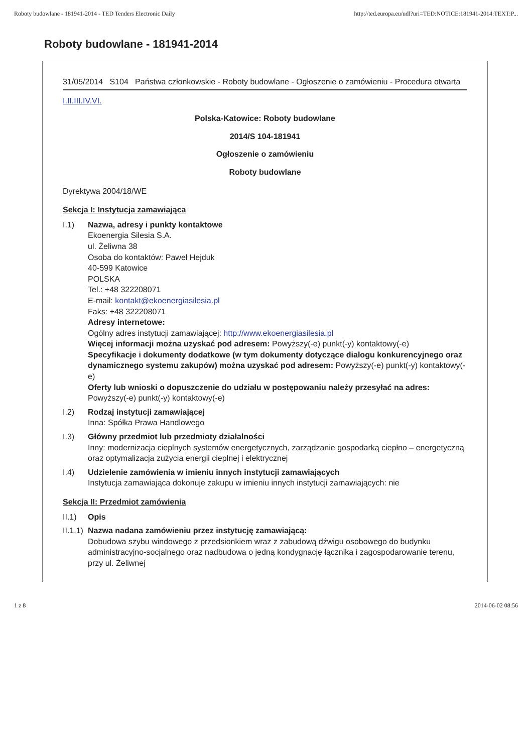Roboty budowlane - 181941-2014 - TED Tenders Electronic Daily http://ted.europa.eu/udl?uri=TED:NOTICE:181941-2014:TEXT:P...
Roboty budowlane - 181941-2014
31/05/2014 S104 Państwa członkowskie - Roboty budowlane - Ogłoszenie o zamówieniu - Procedura otwarta
I.II.III.IV.VI.
Polska-Katowice: Roboty budowlane
2014/S 104-181941
Ogłoszenie o zamówieniu
Roboty budowlane
Dyrektywa 2004/18/WE
Sekcja I: Instytucja zamawiająca
I.1) Nazwa, adresy i punkty kontaktowe
Ekoenergia Silesia S.A.
ul. Żeliwna 38
Osoba do kontaktów: Paweł Hejduk
40-599 Katowice
POLSKA
Tel.: +48 322208071
E-mail: kontakt@ekoenergiasilesia.pl
Faks: +48 322208071
Adresy internetowe:
Ogólny adres instytucji zamawiającej: http://www.ekoenergiasilesia.pl
Więcej informacji można uzyskać pod adresem: Powyższy(-e) punkt(-y) kontaktowy(-e)
Specyfikacje i dokumenty dodatkowe (w tym dokumenty dotyczące dialogu konkurencyjnego oraz dynamicznego systemu zakupów) można uzyskać pod adresem: Powyższy(-e) punkt(-y) kontaktowy(-e)
Oferty lub wnioski o dopuszczenie do udziału w postępowaniu należy przesyłać na adres: Powyższy(-e) punkt(-y) kontaktowy(-e)
I.2) Rodzaj instytucji zamawiającej
Inna: Spółka Prawa Handlowego
I.3) Główny przedmiot lub przedmioty działalności
Inny: modernizacja cieplnych systemów energetycznych, zarządzanie gospodarką ciepłno – energetyczną oraz optymalizacja zużycia energii cieplnej i elektrycznej
I.4) Udzielenie zamówienia w imieniu innych instytucji zamawiających
Instytucja zamawiająca dokonuje zakupu w imieniu innych instytucji zamawiających: nie
Sekcja II: Przedmiot zamówienia
II.1) Opis
II.1.1)
Nazwa nadana zamówieniu przez instytucję zamawiającą:
Dobudowa szybu windowego z przedsionkiem wraz z zabudową dźwigu osobowego do budynku administracyjno-socjalnego oraz nadbudowa o jedną kondygnację łącznika i zagospodarowanie terenu, przy ul. Żeliwnej
1 z 8 2014-06-02 08:56